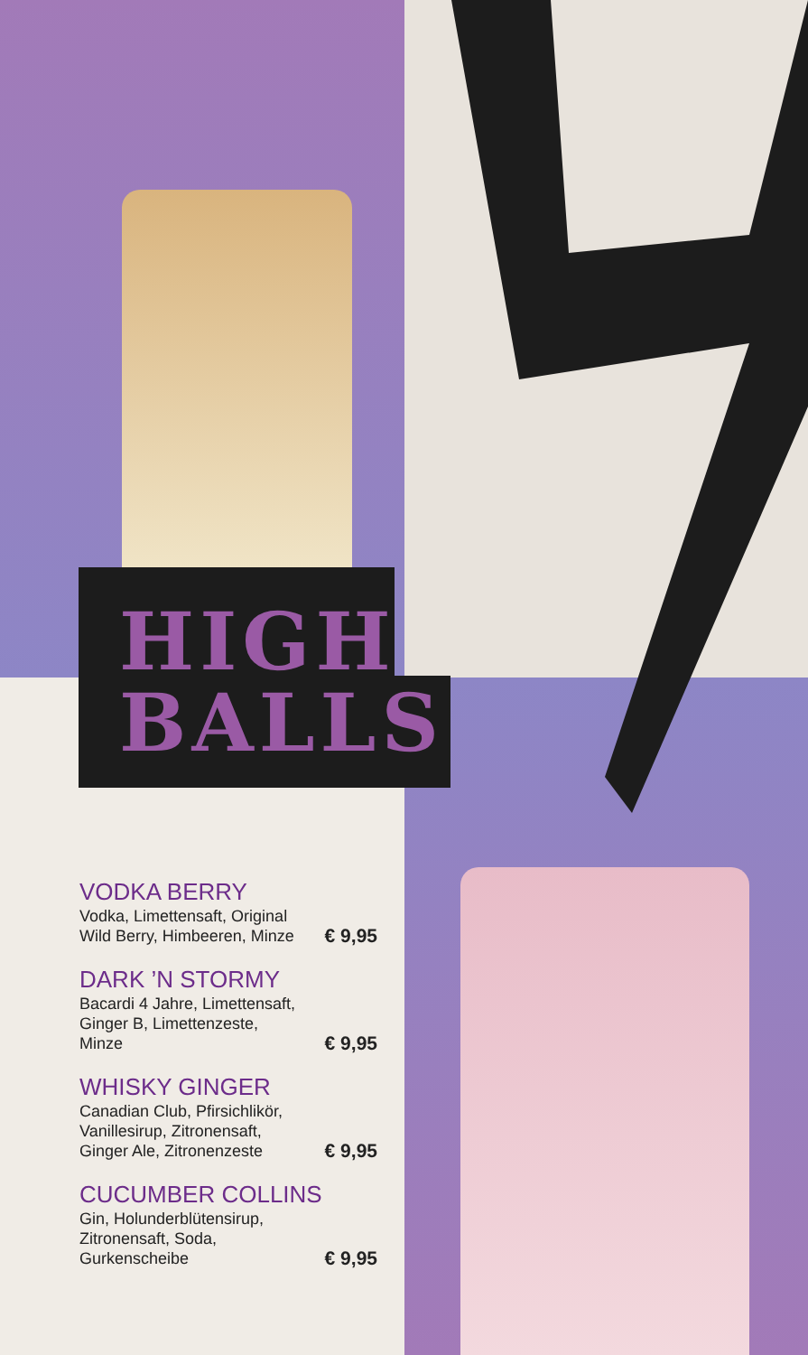HIGH
BALLS
VODKA BERRY
Vodka, Limettensaft, Original
Wild Berry, Himbeeren, Minze € 9,95
DARK ’N STORMY
Bacardi 4 Jahre, Limettensaft,
Ginger B, Limettenzeste,
Minze € 9,95
WHISKY GINGER
Canadian Club, Pfirsichlikör,
Vanillesirup, Zitronensaft,
Ginger Ale, Zitronenzeste € 9,95
CUCUMBER COLLINS
Gin, Holunderblütensirup,
Zitronensaft, Soda,
Gurkenscheibe € 9,95